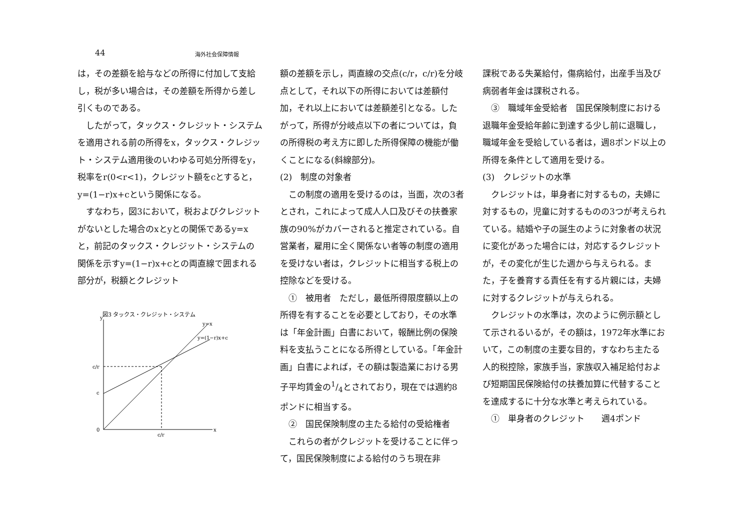44 海外社会保障情報
は，その差額を給与などの所得に付加して支給し，税が多い場合は，その差額を所得から差し引くものである。
　したがって，タックス・クレジット・システムを適用される前の所得をx，タックス・クレジット・システム適用後のいわゆる可処分所得をy，税率をr(0<r<1)，クレジット額をcとすると，y=(1−r)x+cという関係になる。
　すなわち，図3において，税およびクレジットがないとした場合のxとyとの関係であるy=xと，前記のタックス・クレジット・システムの関係を示すy=(1−r)x+cとの両直線で囲まれる部分が，税額とクレジット
図3 タックス・クレジット・システム
y
y=x
y=(1−r)x+c
c/r
c
0
c/r
x
額の差額を示し，両直線の交点(c/r，c/r)を分岐点として，それ以下の所得においては差額付加，それ以上においては差額差引となる。したがって，所得が分岐点以下の者については，負の所得税の考え方に即した所得保障の機能が働くことになる(斜線部分)。
(2)　制度の対象者
　この制度の適用を受けるのは，当面，次の3者とされ，これによって成人人口及びその扶養家族の90%がカバーされると推定されている。自営業者，雇用に全く関係ない者等の制度の適用を受けない者は，クレジットに相当する税上の控除などを受ける。
　①　被用者　ただし，最低所得限度額以上の所得を有することを必要としており，その水準は「年金計画」白書において，報酬比例の保険料を支払うことになる所得としている。「年金計画」白書によれば，その額は製造業における男子平均賃金の1/4とされており，現在では週約8ポンドに相当する。
　②　国民保険制度の主たる給付の受給権者
　これらの者がクレジットを受けることに伴って，国民保険制度による給付のうち現在非
課税である失業給付，傷病給付，出産手当及び病弱者年金は課税される。
　③　職域年金受給者　国民保険制度における退職年金受給年齢に到達する少し前に退職し，職域年金を受給している者は，週8ポンド以上の所得を条件として適用を受ける。
(3)　クレジットの水準
　クレジットは，単身者に対するもの，夫婦に対するもの，児童に対するものの3つが考えられている。結婚や子の誕生のように対象者の状況に変化があった場合には，対応するクレジットが，その変化が生じた週から与えられる。また，子を養育する責任を有する片親には，夫婦に対するクレジットが与えられる。
　クレジットの水準は，次のように例示額として示されるいるが，その額は，1972年水準において，この制度の主要な目的，すなわち主たる人的税控除，家族手当，家族収入補足給付および短期国民保険給付の扶養加算に代替することを達成するに十分な水準と考えられている。
　①　単身者のクレジット　　週4ポンド